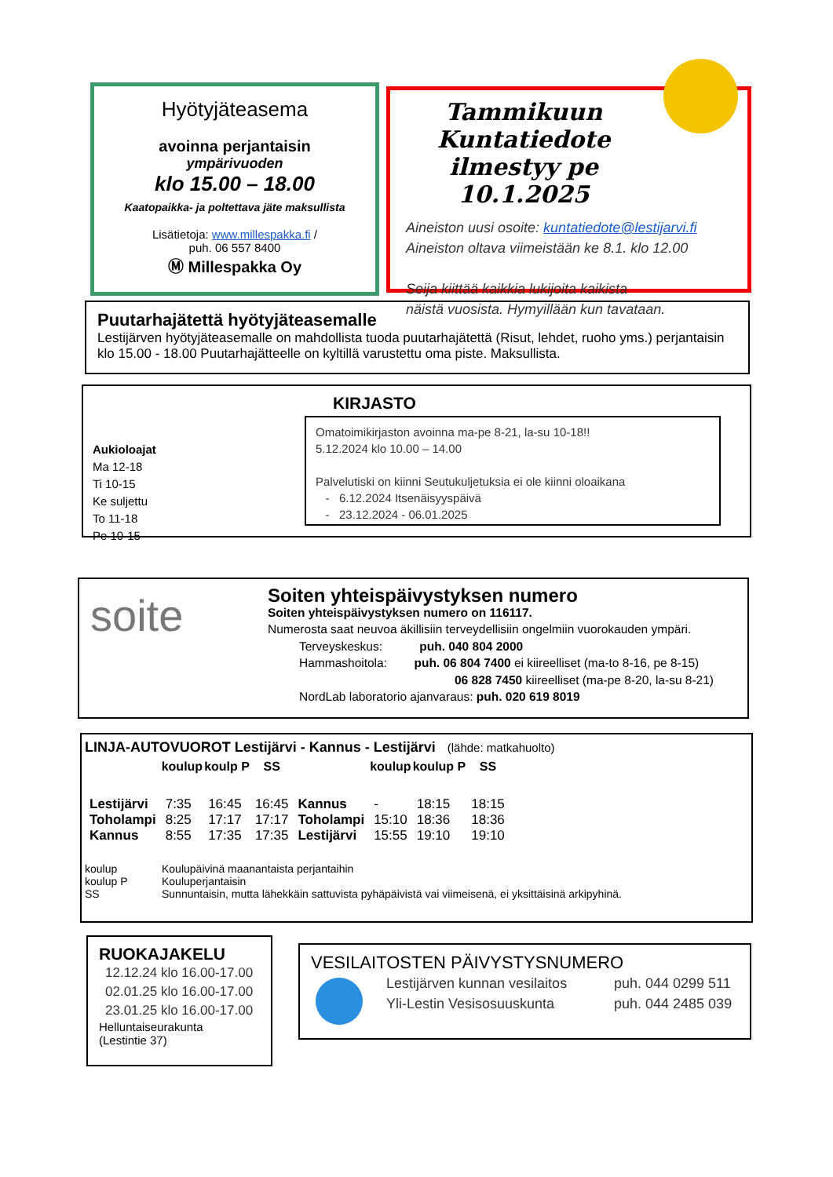Hyötyjäteasema
avoinna perjantaisin
ympärivuoden
klo 15.00 – 18.00
Kaatopaikka- ja poltettava jäte maksullista
Lisätietoja: www.millespakka.fi /
puh. 06 557 8400
Ⓜ Millespakka Oy
Tammikuun Kuntatiedote ilmestyy pe 10.1.2025
Aineiston uusi osoite: kuntatiedote@lestijarvi.fi
Aineiston oltava viimeistään ke 8.1. klo 12.00
Seija kiittää kaikkia lukijoita kaikista
näistä vuosista. Hymyillään kun tavataan.
Puutarhajätettä hyötyjäteasemalle
Lestijärven hyötyjäteasemalle on mahdollista tuoda puutarhajätettä (Risut, lehdet, ruoho yms.) perjantaisin klo 15.00 - 18.00 Puutarhajätteelle on kyltillä varustettu oma piste. Maksullista.
KIRJASTO
Aukioloajat
Ma 12-18
Ti 10-15
Ke suljettu
To 11-18
Pe 10-15
Omatoimikirjaston avoinna ma-pe 8-21, la-su 10-18!!
5.12.2024 klo 10.00 – 14.00
Palvelutiski on kiinni Seutukuljetuksia ei ole kiinni oloaikana
- 6.12.2024 Itsenäisyyspäivä
- 23.12.2024 - 06.01.2025
soite
Soiten yhteispäivystyksen numero
Soiten yhteispäivystyksen numero on 116117.
Numerosta saat neuvoa äkillisiin terveydellisiin ongelmiin vuorokauden ympäri.
Terveyskeskus: puh. 040 804 2000
Hammashoitola: puh. 06 804 7400 ei kiireelliset (ma-to 8-16, pe 8-15)
06 828 7450 kiireelliset (ma-pe 8-20, la-su 8-21)
NordLab laboratorio ajanvaraus: puh. 020 619 8019
LINJA-AUTOVUOROT Lestijärvi - Kannus - Lestijärvi (lähde: matkahuolto)
| | koulup | koulp P | SS | | koulup | koulup P | SS |
| --- | --- | --- | --- | --- | --- | --- | --- |
| Lestijärvi | 7:35 | 16:45 | 16:45 | Kannus | - | 18:15 | 18:15 |
| Toholampi | 8:25 | 17:17 | 17:17 | Toholampi | 15:10 | 18:36 | 18:36 |
| Kannus | 8:55 | 17:35 | 17:35 | Lestijärvi | 15:55 | 19:10 | 19:10 |
| koulup | Koulupäivinä maanantaista perjantaihin |
| koulup P | Kouluperjantaisin |
| SS | Sunnuntaisin, mutta lähekkäin sattuvista pyhäpäivistä vai viimeisenä, ei yksittäisinä arkipyhinä. |
RUOKAJAKELU
12.12.24 klo 16.00-17.00
02.01.25 klo 16.00-17.00
23.01.25 klo 16.00-17.00
Helluntaiseurakunta
(Lestintie 37)
VESILAITOSTEN PÄIVYSTYSNUMERO
Lestijärven kunnan vesilaitos
Yli-Lestin Vesisosuuskunta
puh. 044 0299 511
puh. 044 2485 039